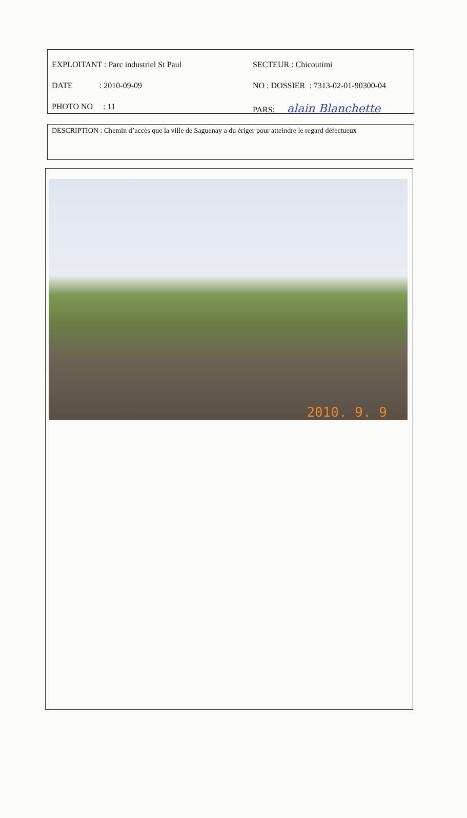EXPLOITANT : Parc industriel St Paul SECTEUR : Chicoutimi
DATE : 2010-09-09 NO : DOSSIER : 7313-02-01-90300-04
PHOTO NO : 11 PARS: alain Blanchette
DESCRIPTION : Chemin d’accès que la ville de Saguenay a du ériger pour atteindre le regard défectueux
2010. 9. 9